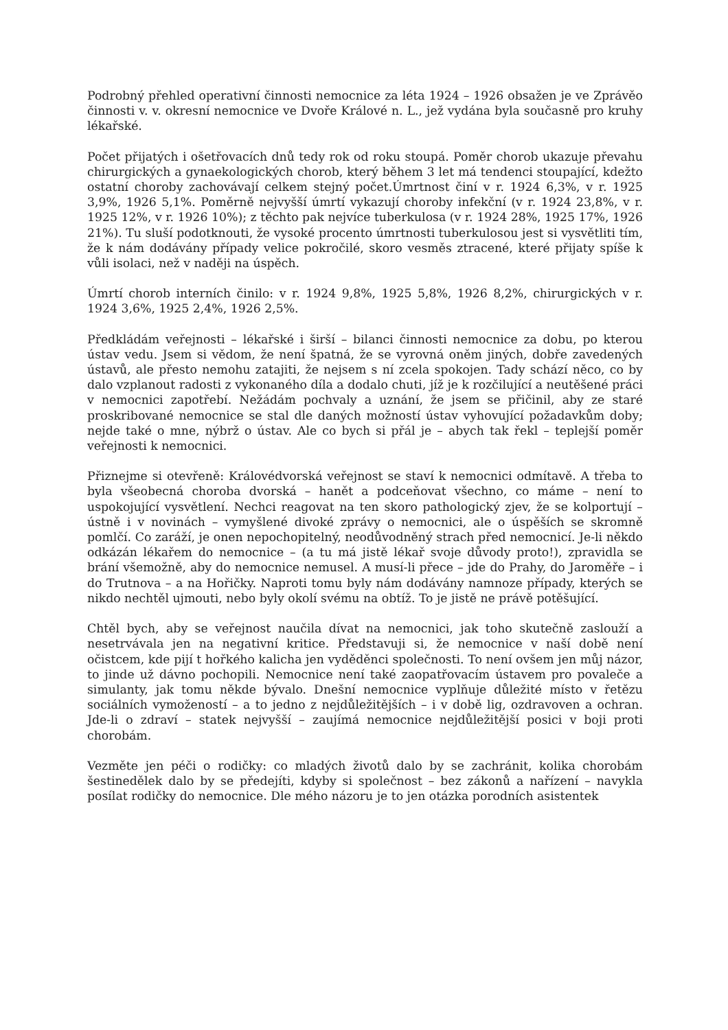Podrobný přehled operativní činnosti nemocnice za léta 1924 – 1926 obsažen je ve Zprávěo činnosti v. v. okresní nemocnice ve Dvoře Králové n. L., jež vydána byla současně pro kruhy lékařské.
Počet přijatých i ošetřovacích dnů tedy rok od roku stoupá. Poměr chorob ukazuje převahu chirurgických a gynaekologických chorob, který během 3 let má tendenci stoupající, kdežto ostatní choroby zachovávají celkem stejný počet.Úmrtnost činí v r. 1924 6,3%, v r. 1925 3,9%, 1926 5,1%. Poměrně nejvyšší úmrtí vykazují choroby infekční (v r. 1924 23,8%, v r. 1925 12%, v r. 1926 10%); z těchto pak nejvíce tuberkulosa (v r. 1924 28%, 1925 17%, 1926 21%). Tu sluší podotknouti, že vysoké procento úmrtnosti tuberkulosou jest si vysvětliti tím, že k nám dodávány případy velice pokročilé, skoro vesměs ztracené, které přijaty spíše k vůli isolaci, než v naději na úspěch.
Úmrtí chorob interních činilo: v r. 1924 9,8%, 1925 5,8%, 1926 8,2%, chirurgických v r. 1924 3,6%, 1925 2,4%, 1926 2,5%.
Předkládám veřejnosti – lékařské i širší – bilanci činnosti nemocnice za dobu, po kterou ústav vedu. Jsem si vědom, že není špatná, že se vyrovná oněm jiných, dobře zavedených ústavů, ale přesto nemohu zatajiti, že nejsem s ní zcela spokojen. Tady schází něco, co by dalo vzplanout radosti z vykonaného díla a dodalo chuti, jíž je k rozčilující a neutěšené práci v nemocnici zapotřebí. Nežádám pochvaly a uznání, že jsem se přičinil, aby ze staré proskribované nemocnice se stal dle daných možností ústav vyhovující požadavkům doby; nejde také o mne, nýbrž o ústav. Ale co bych si přál je – abych tak řekl – teplejší poměr veřejnosti k nemocnici.
Přiznejme si otevřeně: Královédvorská veřejnost se staví k nemocnici odmítavě. A třeba to byla všeobecná choroba dvorská – hanět a podceňovat všechno, co máme – není to uspokojující vysvětlení. Nechci reagovat na ten skoro pathologický zjev, že se kolportují – ústně i v novinách – vymyšlené divoké zprávy o nemocnici, ale o úspěších se skromně pomlčí. Co zaráží, je onen nepochopitelný, neodůvodněný strach před nemocnicí. Je-li někdo odkázán lékařem do nemocnice – (a tu má jistě lékař svoje důvody proto!), zpravidla se brání všemožně, aby do nemocnice nemusel. A musí-li přece – jde do Prahy, do Jaroměře – i do Trutnova – a na Hořičky. Naproti tomu byly nám dodávány namnoze případy, kterých se nikdo nechtěl ujmouti, nebo byly okolí svému na obtíž. To je jistě ne právě potěšující.
Chtěl bych, aby se veřejnost naučila dívat na nemocnici, jak toho skutečně zaslouží a nesetrvávala jen na negativní kritice. Představuji si, že nemocnice v naší době není očistcem, kde pijí t hořkého kalicha jen vyděděnci společnosti. To není ovšem jen můj názor, to jinde už dávno pochopili. Nemocnice není také zaopatřovacím ústavem pro povaleče a simulanty, jak tomu někde bývalo. Dnešní nemocnice vyplňuje důležité místo v řetězu sociálních vymožeností – a to jedno z nejdůležitějších – i v době lig, ozdravoven a ochran. Jde-li o zdraví – statek nejvyšší – zaujímá nemocnice nejdůležitější posici v boji proti chorobám.
Vezměte jen péči o rodičky: co mladých životů dalo by se zachránit, kolika chorobám šestinedělek dalo by se předejíti, kdyby si společnost – bez zákonů a nařízení – navykla posílat rodičky do nemocnice. Dle mého názoru je to jen otázka porodních asistentek